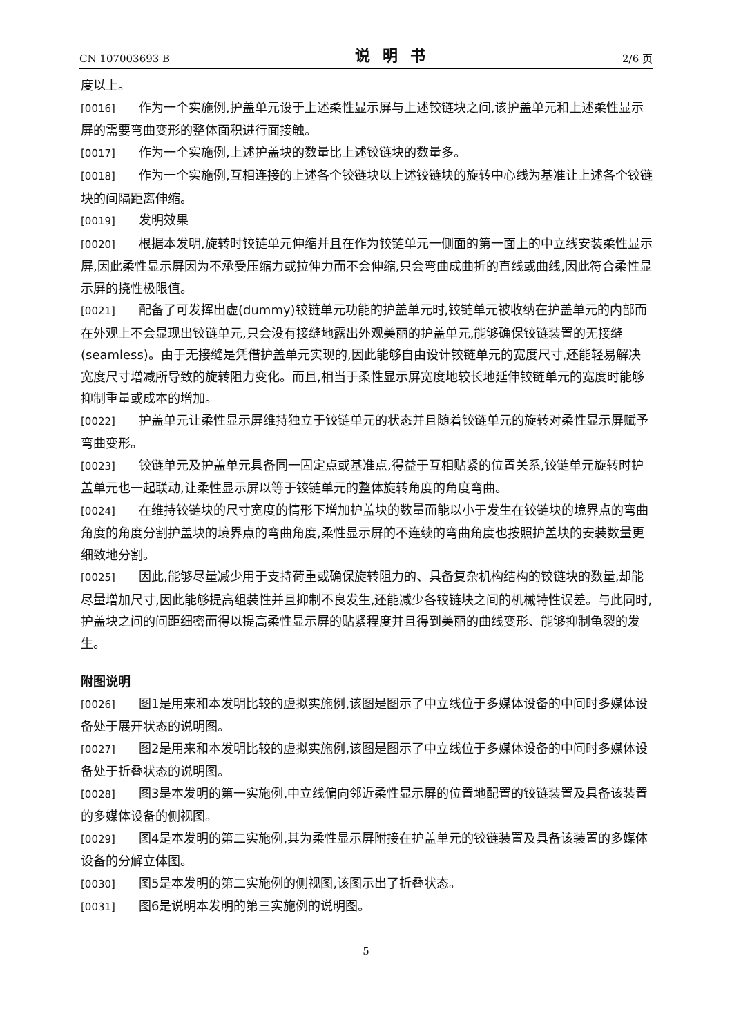CN 107003693 B 说明书 2/6 页
度以上。
[0016] 作为一个实施例,护盖单元设于上述柔性显示屏与上述铰链块之间,该护盖单元和上述柔性显示屏的需要弯曲变形的整体面积进行面接触。
[0017] 作为一个实施例,上述护盖块的数量比上述铰链块的数量多。
[0018] 作为一个实施例,互相连接的上述各个铰链块以上述铰链块的旋转中心线为基准让上述各个铰链块的间隔距离伸缩。
[0019] 发明效果
[0020] 根据本发明,旋转时铰链单元伸缩并且在作为铰链单元一侧面的第一面上的中立线安装柔性显示屏,因此柔性显示屏因为不承受压缩力或拉伸力而不会伸缩,只会弯曲成曲折的直线或曲线,因此符合柔性显示屏的挠性极限值。
[0021] 配备了可发挥出虚(dummy)铰链单元功能的护盖单元时,铰链单元被收纳在护盖单元的内部而在外观上不会显现出铰链单元,只会没有接缝地露出外观美丽的护盖单元,能够确保铰链装置的无接缝(seamless)。由于无接缝是凭借护盖单元实现的,因此能够自由设计铰链单元的宽度尺寸,还能轻易解决宽度尺寸增减所导致的旋转阻力变化。而且,相当于柔性显示屏宽度地较长地延伸铰链单元的宽度时能够抑制重量或成本的增加。
[0022] 护盖单元让柔性显示屏维持独立于铰链单元的状态并且随着铰链单元的旋转对柔性显示屏赋予弯曲变形。
[0023] 铰链单元及护盖单元具备同一固定点或基准点,得益于互相贴紧的位置关系,铰链单元旋转时护盖单元也一起联动,让柔性显示屏以等于铰链单元的整体旋转角度的角度弯曲。
[0024] 在维持铰链块的尺寸宽度的情形下增加护盖块的数量而能以小于发生在铰链块的境界点的弯曲角度的角度分割护盖块的境界点的弯曲角度,柔性显示屏的不连续的弯曲角度也按照护盖块的安装数量更细致地分割。
[0025] 因此,能够尽量减少用于支持荷重或确保旋转阻力的、具备复杂机构结构的铰链块的数量,却能尽量增加尺寸,因此能够提高组装性并且抑制不良发生,还能减少各铰链块之间的机械特性误差。与此同时,护盖块之间的间距细密而得以提高柔性显示屏的贴紧程度并且得到美丽的曲线变形、能够抑制龟裂的发生。
附图说明
[0026] 图1是用来和本发明比较的虚拟实施例,该图是图示了中立线位于多媒体设备的中间时多媒体设备处于展开状态的说明图。
[0027] 图2是用来和本发明比较的虚拟实施例,该图是图示了中立线位于多媒体设备的中间时多媒体设备处于折叠状态的说明图。
[0028] 图3是本发明的第一实施例,中立线偏向邻近柔性显示屏的位置地配置的铰链装置及具备该装置的多媒体设备的侧视图。
[0029] 图4是本发明的第二实施例,其为柔性显示屏附接在护盖单元的铰链装置及具备该装置的多媒体设备的分解立体图。
[0030] 图5是本发明的第二实施例的侧视图,该图示出了折叠状态。
[0031] 图6是说明本发明的第三实施例的说明图。
5